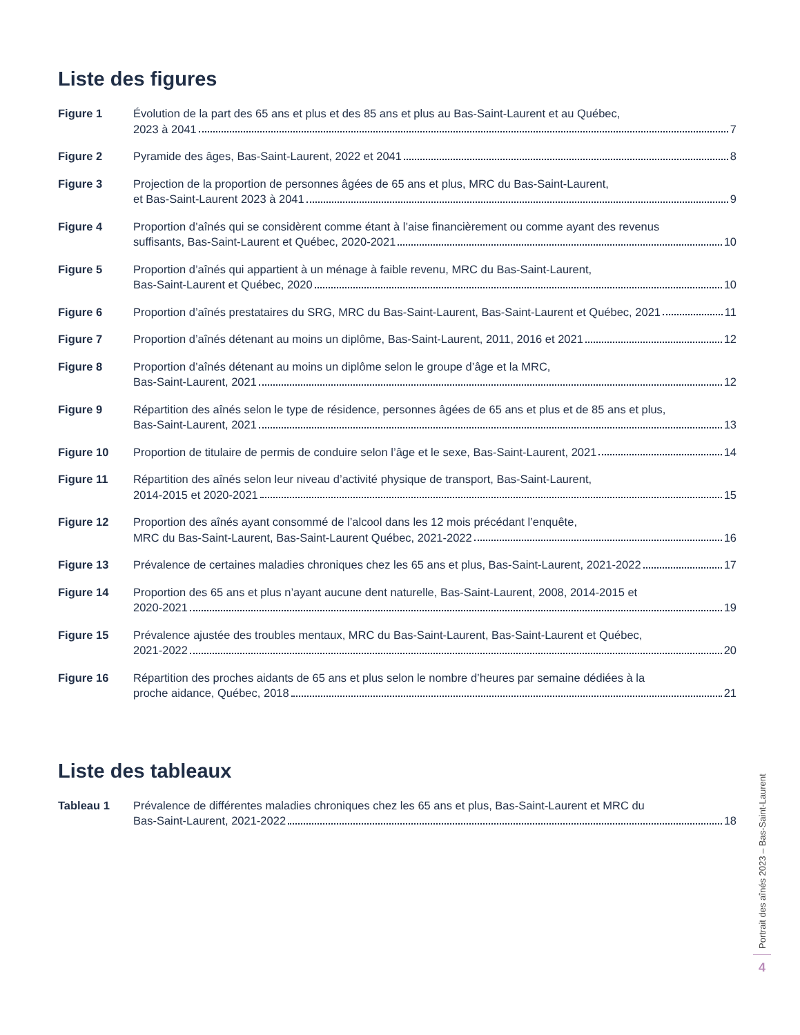Liste des figures
Figure 1 Évolution de la part des 65 ans et plus et des 85 ans et plus au Bas-Saint-Laurent et au Québec,
2023 à 2041 7
Figure 2 Pyramide des âges, Bas-Saint-Laurent, 2022 et 2041 8
Figure 3 Projection de la proportion de personnes âgées de 65 ans et plus, MRC du Bas-Saint-Laurent,
et Bas-Saint-Laurent 2023 à 2041 9
Figure 4 Proportion d’aînés qui se considèrent comme étant à l’aise financièrement ou comme ayant des revenus
suffisants, Bas-Saint-Laurent et Québec, 2020-2021 10
Figure 5 Proportion d’aînés qui appartient à un ménage à faible revenu, MRC du Bas-Saint-Laurent,
Bas-Saint-Laurent et Québec, 2020 10
Figure 6 Proportion d’aînés prestataires du SRG, MRC du Bas-Saint-Laurent, Bas-Saint-Laurent et Québec, 2021 11
Figure 7 Proportion d’aînés détenant au moins un diplôme, Bas-Saint-Laurent, 2011, 2016 et 2021 12
Figure 8 Proportion d’aînés détenant au moins un diplôme selon le groupe d’âge et la MRC,
Bas-Saint-Laurent, 2021 12
Figure 9 Répartition des aînés selon le type de résidence, personnes âgées de 65 ans et plus et de 85 ans et plus,
Bas-Saint-Laurent, 2021 13
Figure 10 Proportion de titulaire de permis de conduire selon l’âge et le sexe, Bas-Saint-Laurent, 2021 14
Figure 11 Répartition des aînés selon leur niveau d’activité physique de transport, Bas-Saint-Laurent,
2014-2015 et 2020-2021 15
Figure 12 Proportion des aînés ayant consommé de l’alcool dans les 12 mois précédant l’enquête,
MRC du Bas-Saint-Laurent, Bas-Saint-Laurent Québec, 2021-2022 16
Figure 13 Prévalence de certaines maladies chroniques chez les 65 ans et plus, Bas-Saint-Laurent, 2021-2022 17
Figure 14 Proportion des 65 ans et plus n’ayant aucune dent naturelle, Bas-Saint-Laurent, 2008, 2014-2015 et
2020-2021 19
Figure 15 Prévalence ajustée des troubles mentaux, MRC du Bas-Saint-Laurent, Bas-Saint-Laurent et Québec,
2021-2022 20
Figure 16 Répartition des proches aidants de 65 ans et plus selon le nombre d’heures par semaine dédiées à la
proche aidance, Québec, 2018 21
Liste des tableaux
Tableau 1 Prévalence de différentes maladies chroniques chez les 65 ans et plus, Bas-Saint-Laurent et MRC du
Bas-Saint-Laurent, 2021-2022 18
Portrait des aînés 2023 – Bas-Saint-Laurent
4